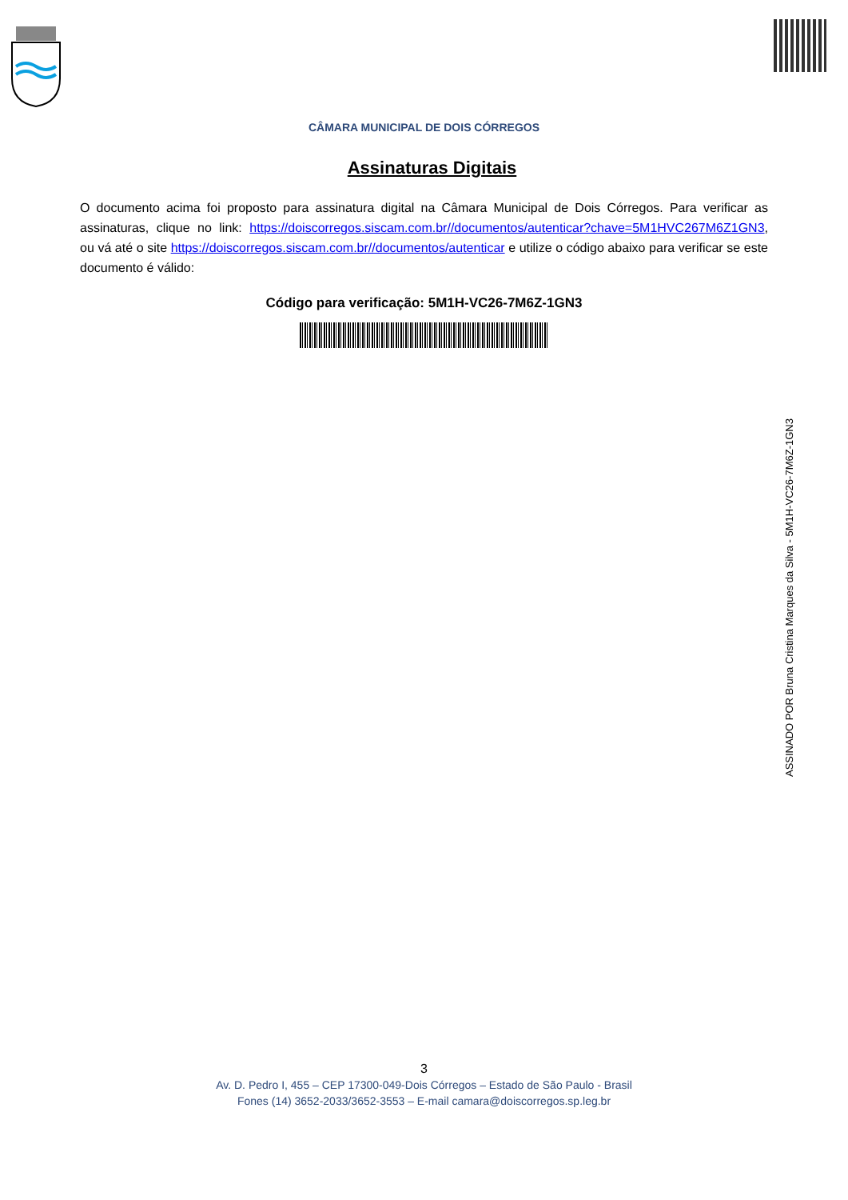CÂMARA MUNICIPAL DE DOIS CÓRREGOS
Assinaturas Digitais
O documento acima foi proposto para assinatura digital na Câmara Municipal de Dois Córregos. Para verificar as assinaturas, clique no link: https://doiscorregos.siscam.com.br//documentos/autenticar?chave=5M1HVC267M6Z1GN3, ou vá até o site https://doiscorregos.siscam.com.br//documentos/autenticar e utilize o código abaixo para verificar se este documento é válido:
Código para verificação: 5M1H-VC26-7M6Z-1GN3
ASSINADO POR Bruna Cristina Marques da Silva - 5M1H-VC26-7M6Z-1GN3
3
Av. D. Pedro I, 455 – CEP 17300-049-Dois Córregos – Estado de São Paulo - Brasil
Fones (14) 3652-2033/3652-3553 – E-mail camara@doiscorregos.sp.leg.br